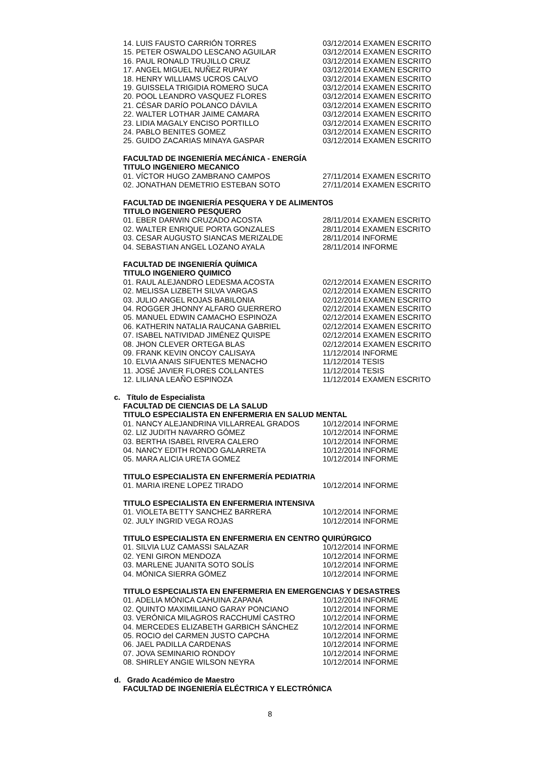| 14. LUIS FAUSTO CARRIÓN TORRES | 03/12/2014 EXAMEN ESCRITO |
| 15. PETER OSWALDO LESCANO AGUILAR | 03/12/2014 EXAMEN ESCRITO |
| 16. PAUL RONALD TRUJILLO CRUZ | 03/12/2014 EXAMEN ESCRITO |
| 17. ANGEL MIGUEL NUÑEZ RUPAY | 03/12/2014 EXAMEN ESCRITO |
| 18. HENRY WILLIAMS UCROS CALVO | 03/12/2014 EXAMEN ESCRITO |
| 19. GUISSELA TRIGIDIA ROMERO SUCA | 03/12/2014 EXAMEN ESCRITO |
| 20. POOL LEANDRO VASQUEZ FLORES | 03/12/2014 EXAMEN ESCRITO |
| 21. CÉSAR DARÍO POLANCO DÁVILA | 03/12/2014 EXAMEN ESCRITO |
| 22. WALTER LOTHAR JAIME CAMARA | 03/12/2014 EXAMEN ESCRITO |
| 23. LIDIA MAGALY ENCISO PORTILLO | 03/12/2014 EXAMEN ESCRITO |
| 24. PABLO BENITES GOMEZ | 03/12/2014 EXAMEN ESCRITO |
| 25. GUIDO ZACARIAS MINAYA GASPAR | 03/12/2014 EXAMEN ESCRITO |
FACULTAD DE INGENIERÍA MECÁNICA - ENERGÍA
TITULO INGENIERO MECANICO
| 01. VÍCTOR HUGO ZAMBRANO CAMPOS | 27/11/2014 EXAMEN ESCRITO |
| 02. JONATHAN DEMETRIO ESTEBAN SOTO | 27/11/2014 EXAMEN ESCRITO |
FACULTAD DE INGENIERÍA PESQUERA Y DE ALIMENTOS
TITULO INGENIERO PESQUERO
| 01. EBER DARWIN CRUZADO ACOSTA | 28/11/2014 EXAMEN ESCRITO |
| 02. WALTER ENRIQUE PORTA GONZALES | 28/11/2014 EXAMEN ESCRITO |
| 03. CESAR AUGUSTO SIANCAS MERIZALDE | 28/11/2014 INFORME |
| 04. SEBASTIAN ANGEL LOZANO AYALA | 28/11/2014 INFORME |
FACULTAD DE INGENIERÍA QUÍMICA
TITULO INGENIERO QUIMICO
| 01. RAUL ALEJANDRO LEDESMA ACOSTA | 02/12/2014 EXAMEN ESCRITO |
| 02. MELISSA LIZBETH SILVA VARGAS | 02/12/2014 EXAMEN ESCRITO |
| 03. JULIO ANGEL ROJAS BABILONIA | 02/12/2014 EXAMEN ESCRITO |
| 04. ROGGER JHONNY ALFARO GUERRERO | 02/12/2014 EXAMEN ESCRITO |
| 05. MANUEL EDWIN CAMACHO ESPINOZA | 02/12/2014 EXAMEN ESCRITO |
| 06. KATHERIN NATALIA RAUCANA GABRIEL | 02/12/2014 EXAMEN ESCRITO |
| 07. ISABEL NATIVIDAD JIMÉNEZ QUISPE | 02/12/2014 EXAMEN ESCRITO |
| 08. JHON CLEVER ORTEGA BLAS | 02/12/2014 EXAMEN ESCRITO |
| 09. FRANK KEVIN ONCOY CALISAYA | 11/12/2014 INFORME |
| 10. ELVIA ANAIS SIFUENTES MENACHO | 11/12/2014 TESIS |
| 11. JOSÉ JAVIER FLORES COLLANTES | 11/12/2014 TESIS |
| 12. LILIANA LEAÑO ESPINOZA | 11/12/2014 EXAMEN ESCRITO |
c. Título de Especialista
FACULTAD DE CIENCIAS DE LA SALUD
TITULO ESPECIALISTA EN ENFERMERIA EN SALUD MENTAL
| 01. NANCY ALEJANDRINA VILLARREAL GRADOS | 10/12/2014 INFORME |
| 02. LIZ JUDITH NAVARRO GÓMEZ | 10/12/2014 INFORME |
| 03. BERTHA ISABEL RIVERA CALERO | 10/12/2014 INFORME |
| 04. NANCY EDITH RONDO GALARRETA | 10/12/2014 INFORME |
| 05. MARA ALICIA URETA GOMEZ | 10/12/2014 INFORME |
TITULO ESPECIALISTA EN ENFERMERÍA PEDIATRIA
| 01. MARIA IRENE LOPEZ TIRADO | 10/12/2014 INFORME |
TITULO ESPECIALISTA EN ENFERMERIA INTENSIVA
| 01. VIOLETA BETTY SANCHEZ BARRERA | 10/12/2014 INFORME |
| 02. JULY INGRID VEGA ROJAS | 10/12/2014 INFORME |
TITULO ESPECIALISTA EN ENFERMERIA EN CENTRO QUIRÚRGICO
| 01. SILVIA LUZ CAMASSI SALAZAR | 10/12/2014 INFORME |
| 02. YENI GIRON MENDOZA | 10/12/2014 INFORME |
| 03. MARLENE JUANITA SOTO SOLÍS | 10/12/2014 INFORME |
| 04. MÓNICA SIERRA GÓMEZ | 10/12/2014 INFORME |
TITULO ESPECIALISTA EN ENFERMERIA EN EMERGENCIAS Y DESASTRES
| 01. ADELIA MÓNICA CAHUINA ZAPANA | 10/12/2014 INFORME |
| 02. QUINTO MAXIMILIANO GARAY PONCIANO | 10/12/2014 INFORME |
| 03. VERÓNICA MILAGROS RACCHUMÍ CASTRO | 10/12/2014 INFORME |
| 04. MERCEDES ELIZABETH GARBICH SÁNCHEZ | 10/12/2014 INFORME |
| 05. ROCIO del CARMEN JUSTO CAPCHA | 10/12/2014 INFORME |
| 06. JAEL PADILLA CARDENAS | 10/12/2014 INFORME |
| 07. JOVA SEMINARIO RONDOY | 10/12/2014 INFORME |
| 08. SHIRLEY ANGIE WILSON NEYRA | 10/12/2014 INFORME |
d. Grado Académico de Maestro
FACULTAD DE INGENIERÍA ELÉCTRICA Y ELECTRÓNICA
8